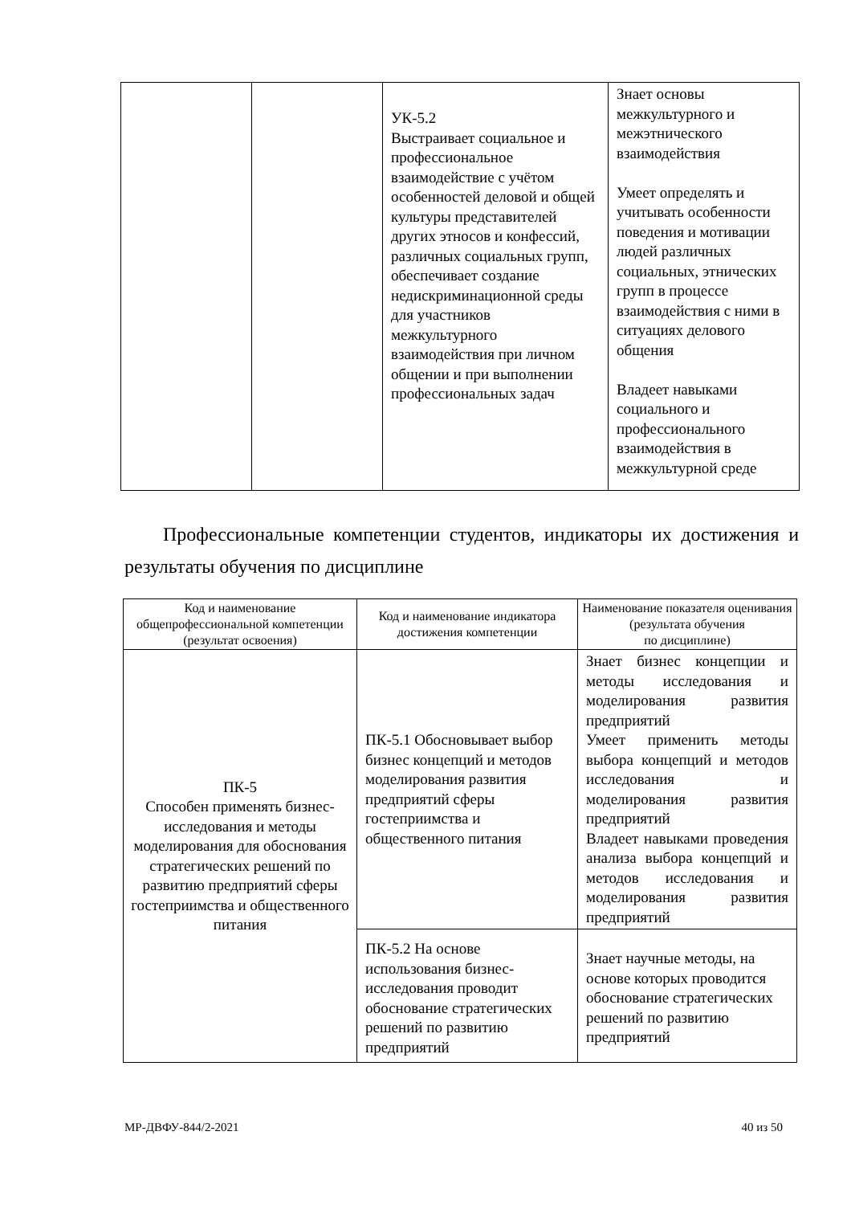| | | УК-5.2 Выстраивает социальное и профессиональное взаимодействие с учётом особенностей деловой и общей культуры представителей других этносов и конфессий, различных социальных групп, обеспечивает создание недискриминационной среды для участников межкультурного взаимодействия при личном общении и при выполнении профессиональных задач | Знает основы межкультурного и межэтнического взаимодействия Умеет определять и учитывать особенности поведения и мотивации людей различных социальных, этнических групп в процессе взаимодействия с ними в ситуациях делового общения Владеет навыками социального и профессионального взаимодействия в межкультурной среде |
Профессиональные компетенции студентов, индикаторы их достижения и результаты обучения по дисциплине
| Код и наименование общепрофессиональной компетенции (результат освоения) | Код и наименование индикатора достижения компетенции | Наименование показателя оценивания (результата обучения по дисциплине) |
| --- | --- | --- |
| ПК-5 Способен применять бизнес-исследования и методы моделирования для обоснования стратегических решений по развитию предприятий сферы гостеприимства и общественного питания | ПК-5.1 Обосновывает выбор бизнес концепций и методов моделирования развития предприятий сферы гостеприимства и общественного питания | Знает бизнес концепции и методы исследования и моделирования развития предприятий Умеет применить методы выбора концепций и методов исследования и моделирования развития предприятий Владеет навыками проведения анализа выбора концепций и методов исследования и моделирования развития предприятий |
| | ПК-5.2 На основе использования бизнес-исследования проводит обоснование стратегических решений по развитию предприятий | Знает научные методы, на основе которых проводится обоснование стратегических решений по развитию предприятий |
МР-ДВФУ-844/2-2021 40 из 50